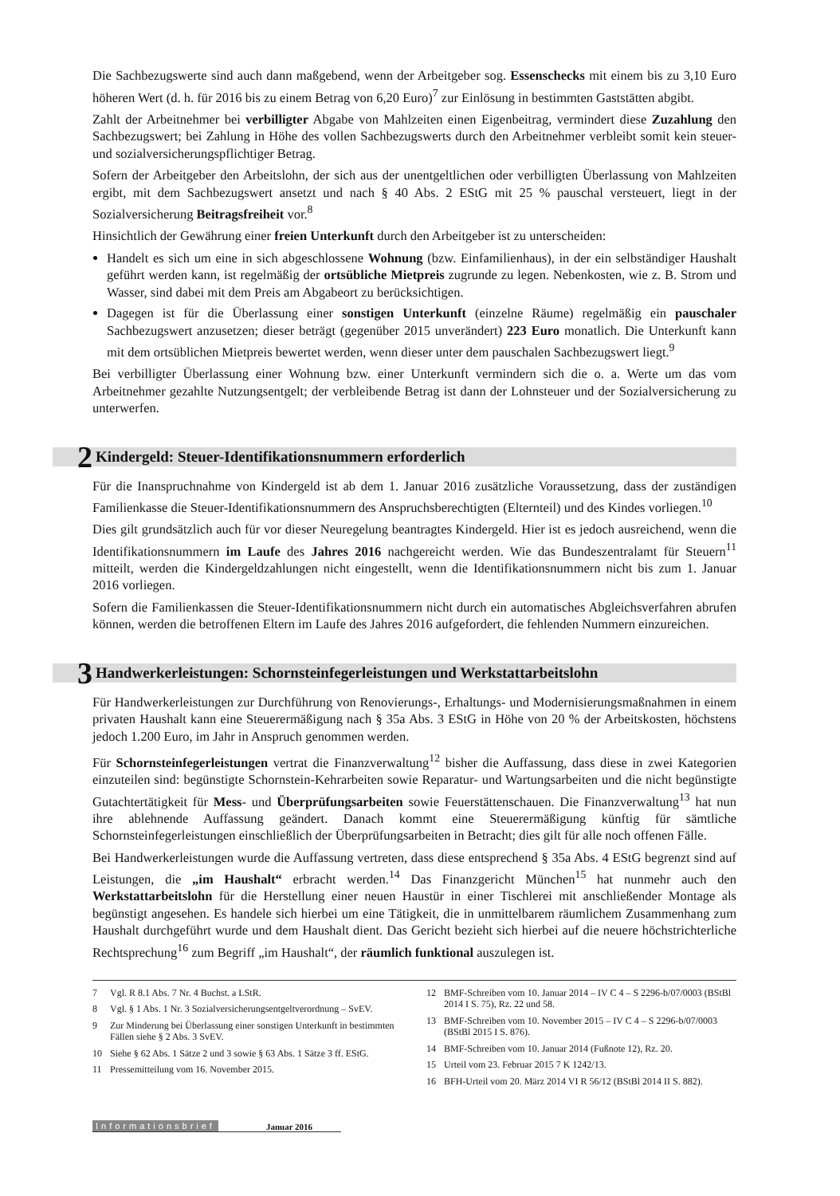Die Sachbezugswerte sind auch dann maßgebend, wenn der Arbeitgeber sog. Essenschecks mit einem bis zu 3,10 Euro höheren Wert (d. h. für 2016 bis zu einem Betrag von 6,20 Euro)<sup>7</sup> zur Einlösung in bestimmten Gaststätten abgibt.
Zahlt der Arbeitnehmer bei verbilligter Abgabe von Mahlzeiten einen Eigenbeitrag, vermindert diese Zuzahlung den Sachbezugswert; bei Zahlung in Höhe des vollen Sachbezugswerts durch den Arbeitnehmer verbleibt somit kein steuer- und sozialversicherungspflichtiger Betrag.
Sofern der Arbeitgeber den Arbeitslohn, der sich aus der unentgeltlichen oder verbilligten Überlassung von Mahlzeiten ergibt, mit dem Sachbezugswert ansetzt und nach § 40 Abs. 2 EStG mit 25 % pauschal versteuert, liegt in der Sozialversicherung Beitragsfreiheit vor.<sup>8</sup>
Hinsichtlich der Gewährung einer freien Unterkunft durch den Arbeitgeber ist zu unterscheiden:
Handelt es sich um eine in sich abgeschlossene Wohnung (bzw. Einfamilienhaus), in der ein selbständiger Haushalt geführt werden kann, ist regelmäßig der ortsübliche Mietpreis zugrunde zu legen. Nebenkosten, wie z. B. Strom und Wasser, sind dabei mit dem Preis am Abgabeort zu berücksichtigen.
Dagegen ist für die Überlassung einer sonstigen Unterkunft (einzelne Räume) regelmäßig ein pauschaler Sachbezugswert anzusetzen; dieser beträgt (gegenüber 2015 unverändert) 223 Euro monatlich. Die Unterkunft kann mit dem ortsüblichen Mietpreis bewertet werden, wenn dieser unter dem pauschalen Sachbezugswert liegt.<sup>9</sup>
Bei verbilligter Überlassung einer Wohnung bzw. einer Unterkunft vermindern sich die o. a. Werte um das vom Arbeitnehmer gezahlte Nutzungsentgelt; der verbleibende Betrag ist dann der Lohnsteuer und der Sozialversicherung zu unterwerfen.
2 Kindergeld: Steuer-Identifikationsnummern erforderlich
Für die Inanspruchnahme von Kindergeld ist ab dem 1. Januar 2016 zusätzliche Voraussetzung, dass der zuständigen Familienkasse die Steuer-Identifikationsnummern des Anspruchsberechtigten (Elternteil) und des Kindes vorliegen.<sup>10</sup>
Dies gilt grundsätzlich auch für vor dieser Neuregelung beantragtes Kindergeld. Hier ist es jedoch ausreichend, wenn die Identifikationsnummern im Laufe des Jahres 2016 nachgereicht werden. Wie das Bundeszentralamt für Steuern<sup>11</sup> mitteilt, werden die Kindergeldzahlungen nicht eingestellt, wenn die Identifikationsnummern nicht bis zum 1. Januar 2016 vorliegen.
Sofern die Familienkassen die Steuer-Identifikationsnummern nicht durch ein automatisches Abgleichsverfahren abrufen können, werden die betroffenen Eltern im Laufe des Jahres 2016 aufgefordert, die fehlenden Nummern einzureichen.
3 Handwerkerleistungen: Schornsteinfegerleistungen und Werkstattarbeitslohn
Für Handwerkerleistungen zur Durchführung von Renovierungs-, Erhaltungs- und Modernisierungsmaßnahmen in einem privaten Haushalt kann eine Steuerermäßigung nach § 35a Abs. 3 EStG in Höhe von 20 % der Arbeitskosten, höchstens jedoch 1.200 Euro, im Jahr in Anspruch genommen werden.
Für Schornsteinfegerleistungen vertrat die Finanzverwaltung<sup>12</sup> bisher die Auffassung, dass diese in zwei Kategorien einzuteilen sind: begünstigte Schornstein-Kehrarbeiten sowie Reparatur- und Wartungsarbeiten und die nicht begünstigte Gutachtertätigkeit für Mess- und Überprüfungsarbeiten sowie Feuerstättenschauen. Die Finanzverwaltung<sup>13</sup> hat nun ihre ablehnende Auffassung geändert. Danach kommt eine Steuerermäßigung künftig für sämtliche Schornsteinfegerleistungen einschließlich der Überprüfungsarbeiten in Betracht; dies gilt für alle noch offenen Fälle.
Bei Handwerkerleistungen wurde die Auffassung vertreten, dass diese entsprechend § 35a Abs. 4 EStG begrenzt sind auf Leistungen, die „im Haushalt“ erbracht werden.<sup>14</sup> Das Finanzgericht München<sup>15</sup> hat nunmehr auch den Werkstattarbeitslohn für die Herstellung einer neuen Haustür in einer Tischlerei mit anschließender Montage als begünstigt angesehen. Es handele sich hierbei um eine Tätigkeit, die in unmittelbarem räumlichem Zusammenhang zum Haushalt durchgeführt wurde und dem Haushalt dient. Das Gericht bezieht sich hierbei auf die neuere höchstrichterliche Rechtsprechung<sup>16</sup> zum Begriff „im Haushalt“, der räumlich funktional auszulegen ist.
7 Vgl. R 8.1 Abs. 7 Nr. 4 Buchst. a LStR.
8 Vgl. § 1 Abs. 1 Nr. 3 Sozialversicherungsentgeltverordnung – SvEV.
9 Zur Minderung bei Überlassung einer sonstigen Unterkunft in bestimmten Fällen siehe § 2 Abs. 3 SvEV.
10 Siehe § 62 Abs. 1 Sätze 2 und 3 sowie § 63 Abs. 1 Sätze 3 ff. EStG.
11 Pressemitteilung vom 16. November 2015.
12 BMF-Schreiben vom 10. Januar 2014 – IV C 4 – S 2296-b/07/0003 (BStBl 2014 I S. 75), Rz. 22 und 58.
13 BMF-Schreiben vom 10. November 2015 – IV C 4 – S 2296-b/07/0003 (BStBl 2015 I S. 876).
14 BMF-Schreiben vom 10. Januar 2014 (Fußnote 12), Rz. 20.
15 Urteil vom 23. Februar 2015 7 K 1242/13.
16 BFH-Urteil vom 20. März 2014 VI R 56/12 (BStBl 2014 II S. 882).
Informationsbrief Januar 2016